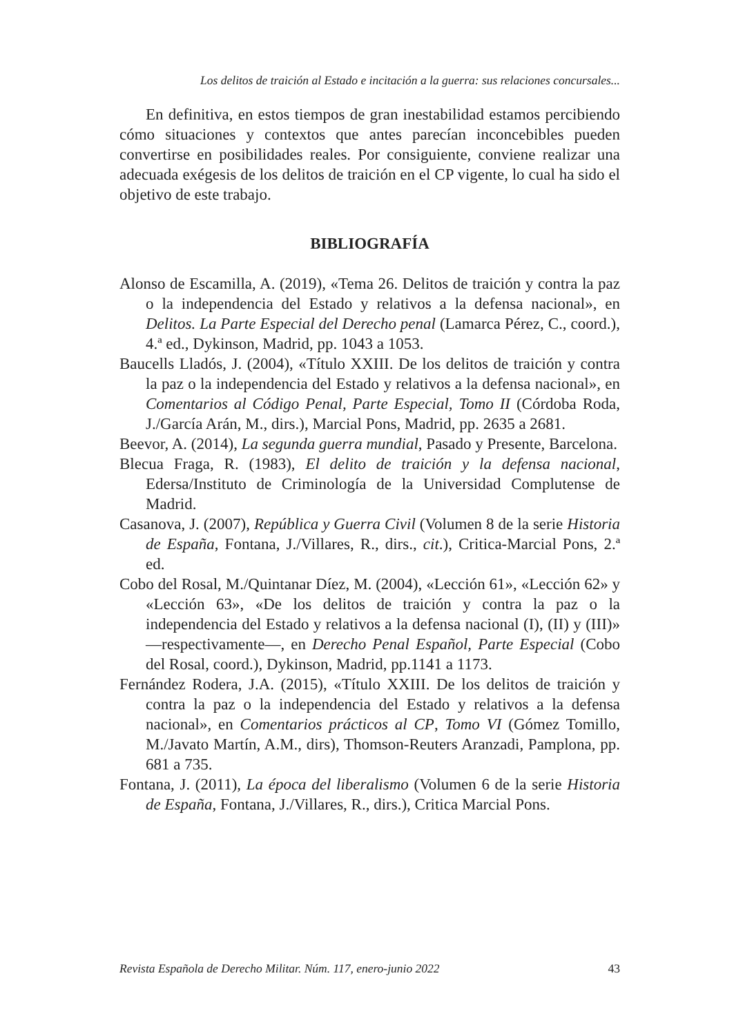Los delitos de traición al Estado e incitación a la guerra: sus relaciones concursales...
En definitiva, en estos tiempos de gran inestabilidad estamos percibiendo cómo situaciones y contextos que antes parecían inconcebibles pueden convertirse en posibilidades reales. Por consiguiente, conviene realizar una adecuada exégesis de los delitos de traición en el CP vigente, lo cual ha sido el objetivo de este trabajo.
BIBLIOGRAFÍA
Alonso de Escamilla, A. (2019), «Tema 26. Delitos de traición y contra la paz o la independencia del Estado y relativos a la defensa nacional», en Delitos. La Parte Especial del Derecho penal (Lamarca Pérez, C., coord.), 4.ª ed., Dykinson, Madrid, pp. 1043 a 1053.
Baucells Lladós, J. (2004), «Título XXIII. De los delitos de traición y contra la paz o la independencia del Estado y relativos a la defensa nacional», en Comentarios al Código Penal, Parte Especial, Tomo II (Córdoba Roda, J./García Arán, M., dirs.), Marcial Pons, Madrid, pp. 2635 a 2681.
Beevor, A. (2014), La segunda guerra mundial, Pasado y Presente, Barcelona.
Blecua Fraga, R. (1983), El delito de traición y la defensa nacional, Edersa/Instituto de Criminología de la Universidad Complutense de Madrid.
Casanova, J. (2007), República y Guerra Civil (Volumen 8 de la serie Historia de España, Fontana, J./Villares, R., dirs., cit.), Critica-Marcial Pons, 2.ª ed.
Cobo del Rosal, M./Quintanar Díez, M. (2004), «Lección 61», «Lección 62» y «Lección 63», «De los delitos de traición y contra la paz o la independencia del Estado y relativos a la defensa nacional (I), (II) y (III)» —respectivamente—, en Derecho Penal Español, Parte Especial (Cobo del Rosal, coord.), Dykinson, Madrid, pp.1141 a 1173.
Fernández Rodera, J.A. (2015), «Título XXIII. De los delitos de traición y contra la paz o la independencia del Estado y relativos a la defensa nacional», en Comentarios prácticos al CP, Tomo VI (Gómez Tomillo, M./Javato Martín, A.M., dirs), Thomson-Reuters Aranzadi, Pamplona, pp. 681 a 735.
Fontana, J. (2011), La época del liberalismo (Volumen 6 de la serie Historia de España, Fontana, J./Villares, R., dirs.), Critica Marcial Pons.
Revista Española de Derecho Militar. Núm. 117, enero-junio 2022 43